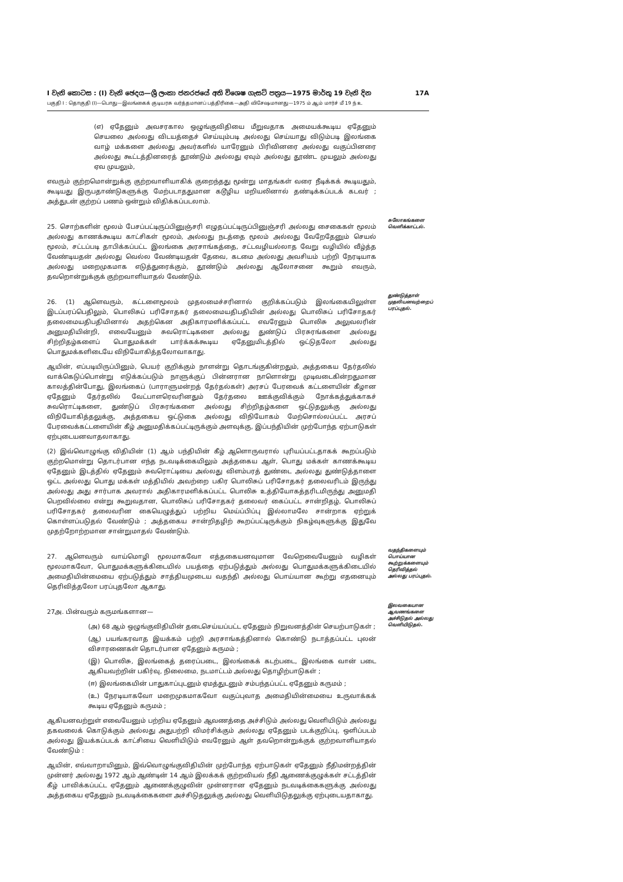I වැනි කොටස : (I) වැනි ඡෙදය—ශ්‍රී ලංකා ජනරජයේ අති විශෙෂ ගැසට් පත්‍රය—1975 මාර්තු 19 වැනි දින 17A
பகுதி I : தொகுதி (I)—பொது—இலங்கைக் குடியரசு வர்த்தமானப் பத்திரிகை—அதி விசேஷமானது—1975 ம் ஆம் மார்ச் மீ 19 ந் உ
(எ) ஏதேனும் அவசரகால ஒழுங்குவிதியை மீறுவதாக அமையக்கூடிய ஏதேனும் செயலை அல்லது விடயத்தைச் செய்யும்படி அல்லது செய்யாது விடும்படி இலங்கை வாழ் மக்களை அல்லது அவர்களில் யாரேனும் பிரிவினரை அல்லது வகுப்பினரை அல்லது கூட்டத்தினரைத் தூண்டும் அல்லது ஏவும் அல்லது தூண்ட முயலும் அல்லது ஏவ முயலும்,
எவரும் குற்றமொன்றுக்கு குற்றவாளியாகிக் குறைந்தது மூன்று மாதங்கள் வரை நீடிக்கக் கூடியதும், கூடியது இருபதாண்டுகளுக்கு மேற்படாததுமான கடூழிய மறியலினால் தண்டிக்கப்படக் கடவர் ; அத்துடன் குற்றப் பணம் ஒன்றும் விதிக்கப்படலாம்.
25. சொற்களின் மூலம் பேசப்பட்டிருப்பினுஞ்சரி எழுதப்பட்டிருப்பினுஞ்சரி அல்லது சைகைகள் மூலம் அல்லது காணக்கூடிய காட்சிகள் மூலம், அல்லது நடத்தை மூலம் அல்லது வேறேதேனும் செயல் மூலம், சட்டப்படி தாபிக்கப்பட்ட இலங்கை அரசாங்கத்தை, சட்டவழியல்லாத வேறு வழியில் வீழ்த்த வேண்டியதன் அல்லது வெல்ல வேண்டியதன் தேவை, கடமை அல்லது அவசியம் பற்றி நேரடியாக அல்லது மறைமுகமாக எடுத்துரைக்கும், தூண்டும் அல்லது ஆலோசனை கூறும் எவரும், தவறொன்றுக்குக் குற்றவாளியாதல் வேண்டும்.
சுலோகங்களை வெளிக்காட்டல்.
26. (1) ஆளெவரும், கட்டளைமூலம் முதலமைச்சரினால் குறிக்கப்படும் இலங்கையிலுள்ள இடப்பரப்பெதிலும், பொலிசுப் பரிசோதகர் தலைமையதிபதியின் அல்லது பொலிசுப் பரிசோதகர் தலைமையதிபதியினால் அதற்கென அதிகாரமளிக்கப்பட்ட எவரேனும் பொலிசு அலுவலரின் அனுமதியின்றி, எவையேனும் சுவரொட்டிகளை அல்லது துண்டுப் பிரசுரங்களை அல்லது சிற்றிதழ்களைப் பொதுமக்கள் பார்க்கக்கூடிய ஏதேனுமிடத்தில் ஒட்டுதலோ அல்லது பொதுமக்களிடையே விநியோகித்தலோவாகாது.
ஆயின், எப்படியிருப்பினும், பெயர் குறிக்கும் நாளன்று தொடங்குகின்றதும், அத்தகைய தேர்தலில் வாக்கெடுப்பொன்று எடுக்கப்படும் நாளுக்குப் பின்னரான நாளொன்று முடிவடைகின்றதுமான காலத்தின்போது, இலங்கைப் (பாராளுமன்றத் தேர்தல்கள்) அரசப் பேரவைக் கட்டளையின் கீழான ஏதேனும் தேர்தலில் வேட்பாளரெவரினதும் தேர்தலை ஊக்குவிக்கும் நோக்கத்துக்காகச் சுவரொட்டிகளை, துண்டுப் பிரசுரங்களை அல்லது சிற்றிதழ்களை ஒட்டுதலுக்கு அல்லது விநியோகித்தலுக்கு, அத்தகைய ஒட்டுகை அல்லது விநியோகம் மேற்சொல்லப்பட்ட அரசப் பேரவைக்கட்டளையின் கீழ் அனுமதிக்கப்பட்டிருக்கும் அளவுக்கு, இப்பந்தியின் முற்போந்த ஏற்பாடுகள் ஏற்புடையனவாதலாகாது.
(2) இவ்வொழுங்கு விதியின் (1) ஆம் பந்தியின் கீழ் ஆளொருவரால் புரியப்பட்டதாகக் கூறப்படும் குற்றமொன்று தொடர்பான எந்த நடவடிக்கையிலும் அத்தகைய ஆள், பொது மக்கள் காணக்கூடிய ஏதேனும் இடத்தில் ஏதேனும் சுவரொட்டியை அல்லது விளம்பரத் துண்டை அல்லது துண்டுத்தாளை ஒட்ட அல்லது பொது மக்கள் மத்தியில் அவற்றை பகிர பொலிசுப் பரிசோதகர் தலைவரிடம் இருந்து அல்லது அது சார்பாக அவரால் அதிகாரமளிக்கப்பட்ட பொலிசு உத்தியோகத்தரிடமிருந்து அனுமதி பெறவில்லை என்று கூறுவதான, பொலிசுப் பரிசோதகர் தலைவர் கைப்பட்ட சான்றிதழ், பொலிசுப் பரிசோதகர் தலைவரின கையெழுத்துப் பற்றிய மெய்ப்பிப்பு இல்லாமலே சான்றாக ஏற்றுக் கொள்ளப்படுதல் வேண்டும் ; அத்தகைய சான்றிதழிற் கூறப்பட்டிருக்கும் நிகழ்வுகளுக்கு இதுவே முதற்றோற்றமான சான்றுமாதல் வேண்டும்.
துண்டுத்தாள் முதலியனவற்றைப் பரப்புதல்.
27. ஆளெவரும் வாய்மொழி மூலமாகவோ எத்தகையனவுமான வேறெவையேனும் வழிகள் மூலமாகவோ, பொதுமக்களுக்கிடையில் பயத்தை ஏற்படுத்தும் அல்லது பொதுமக்களுக்கிடையில் அமைதியின்மையை ஏற்படுத்தும் சாத்தியமுடைய வதந்தி அல்லது பொய்யான கூற்று எதனையும் தெரிவித்தலோ பரப்புதலோ ஆகாது.
வதந்திகளையும் பொய்யான கூற்றுக்களையும் தெரிவித்தல் அல்லது பரப்புதல்.
27அ. பின்வரும் கருமங்களான—
(அ) 68 ஆம் ஒழுங்குவிதியின் தடைசெய்யப்பட்ட ஏதேனும் நிறுவனத்தின் செயற்பாடுகள் ;
(ஆ) பயங்கரவாத இயக்கம் பற்றி அரசாங்கத்தினால் கொண்டு நடாத்தப்பட்ட புலன் விசாரணைகள் தொடர்பான ஏதேனும் கருமம் ;
(இ) பொலிசு, இலங்கைத் தரைப்படை, இலங்கைக் கடற்படை, இலங்கை வான் படை ஆகியவற்றின் பகிர்வு, நிலைமை, நடமாட்டம் அல்லது தொழிற்பாடுகள் ;
(ஈ) இலங்கையின் பாதுகாப்புடனும் ஏமத்துடனும் சம்பந்தப்பட்ட ஏதேனும் கருமம் ;
(உ) நேரடியாகவோ மறைமுகமாகவோ வகுப்புவாத அமைதியின்மையை உருவாக்கக் கூடிய ஏதேனும் கருமம் ;
ஆகியனவற்றுள் எவையேனும் பற்றிய ஏதேனும் ஆவணத்தை அச்சிடும் அல்லது வெளியிடும் அல்லது தகவலைக் கொடுக்கும் அல்லது அதுபற்றி விமர்சிக்கும் அல்லது ஏதேனும் படக்குறிப்பு, ஒளிப்படம் அல்லது இயக்கப்படக் காட்சியை வெளியிடும் எவரேனும் ஆள் தவறொன்றுக்குக் குற்றவாளியாதல் வேண்டும் :
ஆயின், எவ்வாறாயினும், இவ்வொழுங்குவிதியின் முற்போந்த ஏற்பாடுகள் ஏதேனும் நீதிமன்றத்தின் முன்னர் அல்லது 1972 ஆம் ஆண்டின் 14 ஆம் இலக்கக் குற்றவியல் நீதி ஆணைக்குழுக்கள் சட்டத்தின் கீழ் பாவிக்கப்பட்ட ஏதேனும் ஆணைக்குழுவின் முன்னரான ஏதேனும் நடவடிக்கைகளுக்கு அல்லது அத்தகைய ஏதேனும் நடவடிக்கைகளை அச்சிடுதலுக்கு அல்லது வெளியிடுதலுக்கு ஏற்புடையதாகாது.
இலவகையான ஆவணங்களை அச்சிடுதல் அல்லது வெளியிடுதல்.